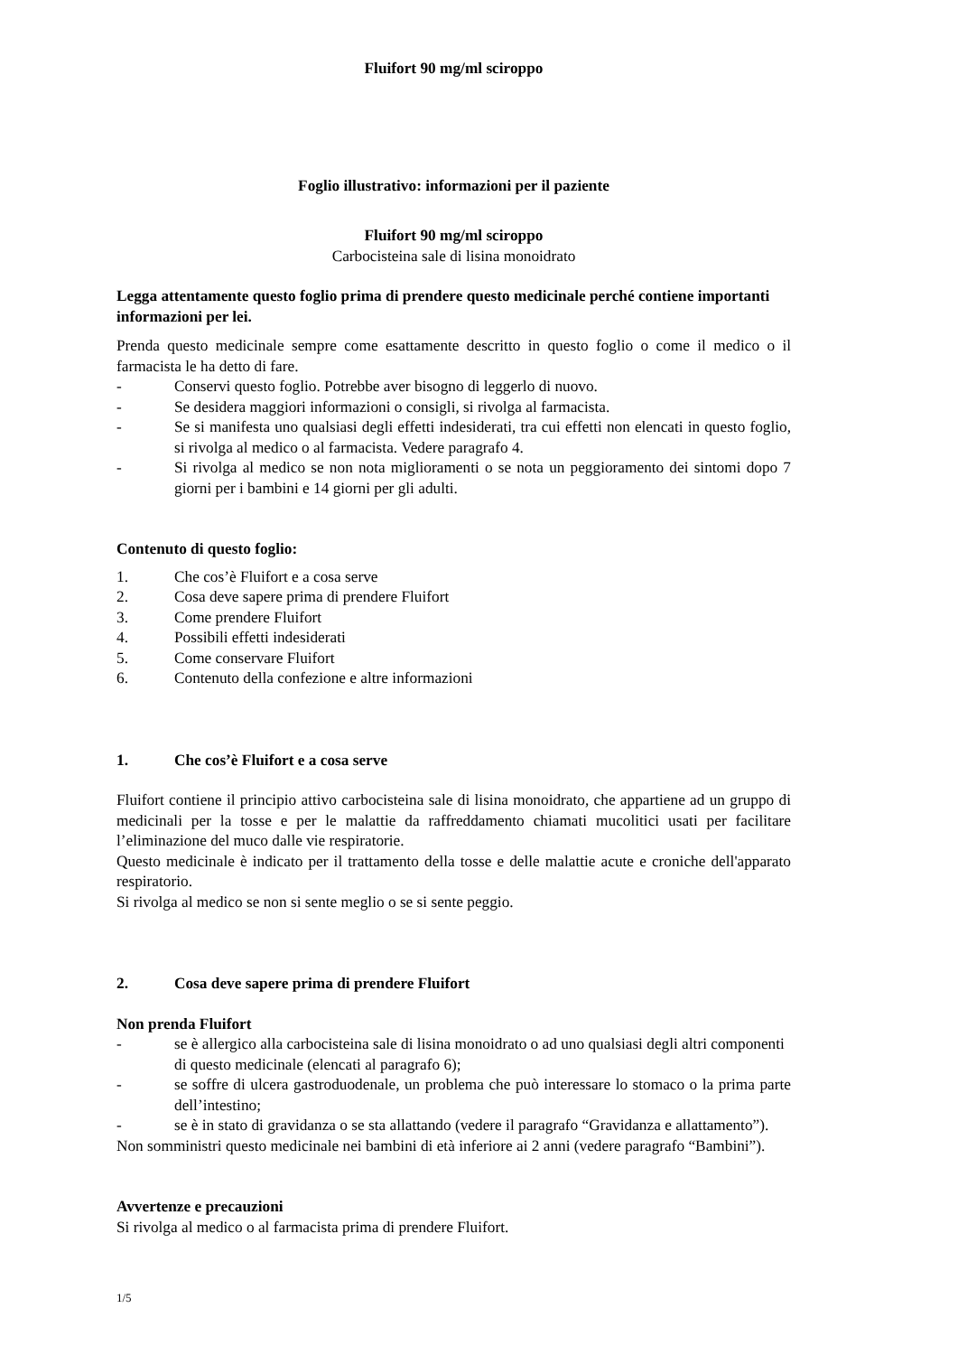Fluifort 90 mg/ml sciroppo
Foglio illustrativo: informazioni per il paziente
Fluifort 90 mg/ml sciroppo
Carbocisteina sale di lisina monoidrato
Legga attentamente questo foglio prima di prendere questo medicinale perché contiene importanti informazioni per lei.
Prenda questo medicinale sempre come esattamente descritto in questo foglio o come il medico o il farmacista le ha detto di fare.
- Conservi questo foglio. Potrebbe aver bisogno di leggerlo di nuovo.
- Se desidera maggiori informazioni o consigli, si rivolga al farmacista.
- Se si manifesta uno qualsiasi degli effetti indesiderati, tra cui effetti non elencati in questo foglio, si rivolga al medico o al farmacista. Vedere paragrafo 4.
- Si rivolga al medico se non nota miglioramenti o se nota un peggioramento dei sintomi dopo 7 giorni per i bambini e 14 giorni per gli adulti.
Contenuto di questo foglio:
1. Che cos’è Fluifort e a cosa serve
2. Cosa deve sapere prima di prendere Fluifort
3. Come prendere Fluifort
4. Possibili effetti indesiderati
5. Come conservare Fluifort
6. Contenuto della confezione e altre informazioni
1. Che cos’è Fluifort e a cosa serve
Fluifort contiene il principio attivo carbocisteina sale di lisina monoidrato, che appartiene ad un gruppo di medicinali per la tosse e per le malattie da raffreddamento chiamati mucolitici usati per facilitare l’eliminazione del muco dalle vie respiratorie.
Questo medicinale è indicato per il trattamento della tosse e delle malattie acute e croniche dell'apparato respiratorio.
Si rivolga al medico se non si sente meglio o se si sente peggio.
2. Cosa deve sapere prima di prendere Fluifort
Non prenda Fluifort
- se è allergico alla carbocisteina sale di lisina monoidrato o ad uno qualsiasi degli altri componenti di questo medicinale (elencati al paragrafo 6);
- se soffre di ulcera gastroduodenale, un problema che può interessare lo stomaco o la prima parte dell’intestino;
- se è in stato di gravidanza o se sta allattando (vedere il paragrafo “Gravidanza e allattamento”).
Non somministri questo medicinale nei bambini di età inferiore ai 2 anni (vedere paragrafo “Bambini”).
Avvertenze e precauzioni
Si rivolga al medico o al farmacista prima di prendere Fluifort.
1/5